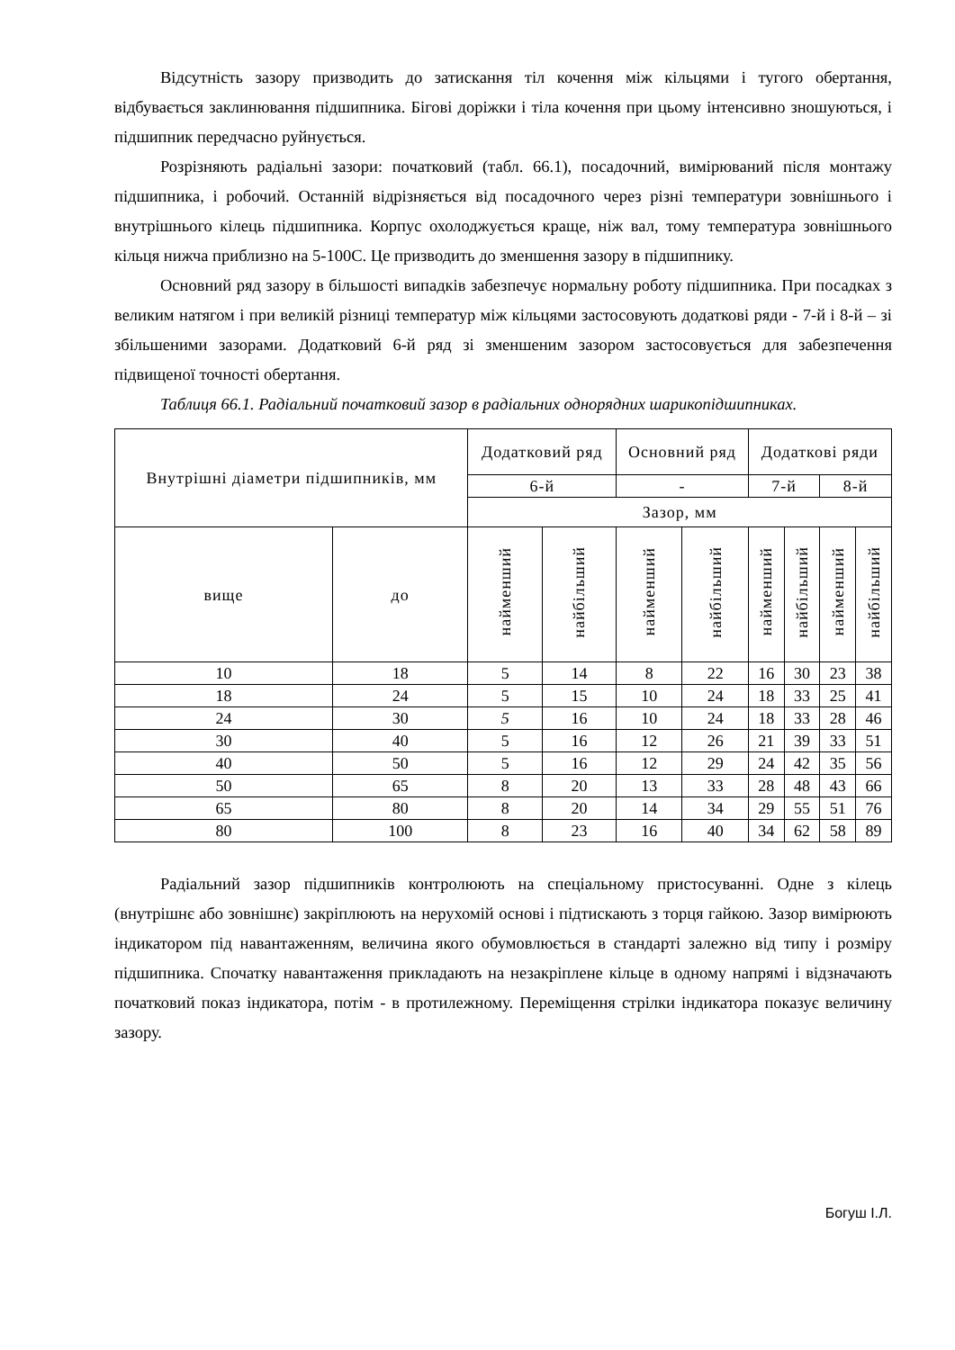Відсутність зазору призводить до затискання тіл кочення між кільцями і тугого обертання, відбувається заклинювання підшипника. Бігові доріжки і тіла кочення при цьому інтенсивно зношуються, і підшипник передчасно руйнується.
Розрізняють радіальні зазори: початковий (табл. 66.1), посадочний, вимірюваний після монтажу підшипника, і робочий. Останній відрізняється від посадочного через різні температури зовнішнього і внутрішнього кілець підшипника. Корпус охолоджується краще, ніж вал, тому температура зовнішнього кільця нижча приблизно на 5-100С. Це призводить до зменшення зазору в підшипнику.
Основний ряд зазору в більшості випадків забезпечує нормальну роботу підшипника. При посадках з великим натягом і при великій різниці температур між кільцями застосовують додаткові ряди - 7-й і 8-й – зі збільшеними зазорами. Додатковий 6-й ряд зі зменшеним зазором застосовується для забезпечення підвищеної точності обертання.
Таблиця 66.1. Радіальний початковий зазор в радіальних однорядних шарикопідшипниках.
| Внутрішні діаметри підшипників, мм | | Додатковий ряд | | Основний ряд | | Додаткові ряди | | | |
| --- | --- | --- | --- | --- | --- | --- | --- | --- | --- |
| | | 6-й | | - | | 7-й | | 8-й | |
| | | Зазор, мм | | | | | | | |
| вище | до | найменший | найбільший | найменший | найбільший | найменший | найбільший | найменший | найбільший |
| 10 | 18 | 5 | 14 | 8 | 22 | 16 | 30 | 23 | 38 |
| 18 | 24 | 5 | 15 | 10 | 24 | 18 | 33 | 25 | 41 |
| 24 | 30 | 5 | 16 | 10 | 24 | 18 | 33 | 28 | 46 |
| 30 | 40 | 5 | 16 | 12 | 26 | 21 | 39 | 33 | 51 |
| 40 | 50 | 5 | 16 | 12 | 29 | 24 | 42 | 35 | 56 |
| 50 | 65 | 8 | 20 | 13 | 33 | 28 | 48 | 43 | 66 |
| 65 | 80 | 8 | 20 | 14 | 34 | 29 | 55 | 51 | 76 |
| 80 | 100 | 8 | 23 | 16 | 40 | 34 | 62 | 58 | 89 |
Радіальний зазор підшипників контролюють на спеціальному пристосуванні. Одне з кілець (внутрішнє або зовнішнє) закріплюють на нерухомій основі і підтискають з торця гайкою. Зазор вимірюють індикатором під навантаженням, величина якого обумовлюється в стандарті залежно від типу і розміру підшипника. Спочатку навантаження прикладають на незакріплене кільце в одному напрямі і відзначають початковий показ індикатора, потім - в протилежному. Переміщення стрілки індикатора показує величину зазору.
Богуш І.Л.